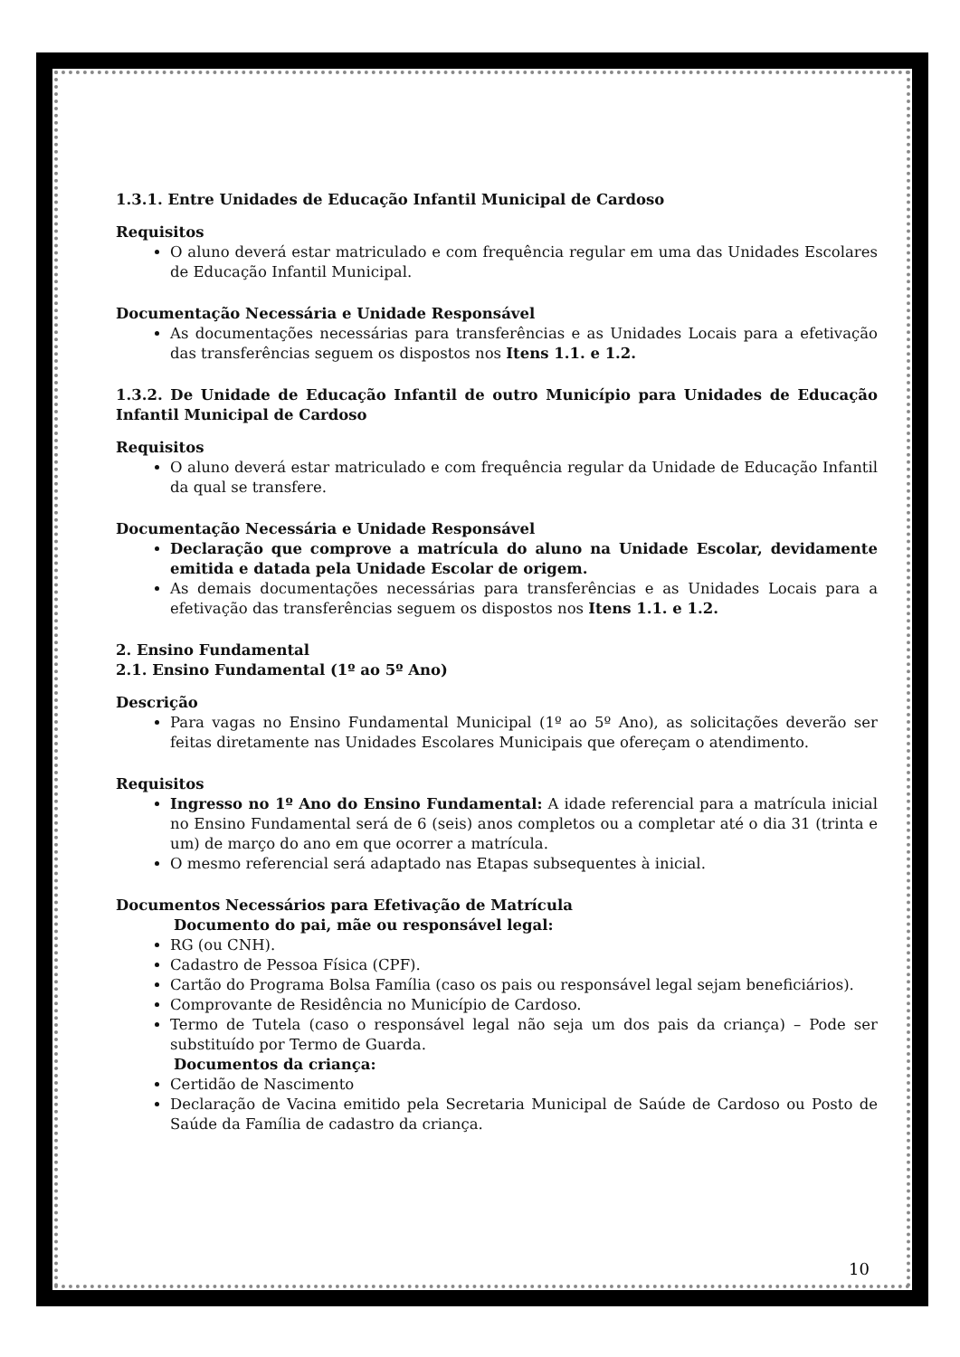1.3.1. Entre Unidades de Educação Infantil Municipal de Cardoso
Requisitos
O aluno deverá estar matriculado e com frequência regular em uma das Unidades Escolares de Educação Infantil Municipal.
Documentação Necessária e Unidade Responsável
As documentações necessárias para transferências e as Unidades Locais para a efetivação das transferências seguem os dispostos nos Itens 1.1. e 1.2.
1.3.2. De Unidade de Educação Infantil de outro Município para Unidades de Educação Infantil Municipal de Cardoso
Requisitos
O aluno deverá estar matriculado e com frequência regular da Unidade de Educação Infantil da qual se transfere.
Documentação Necessária e Unidade Responsável
Declaração que comprove a matrícula do aluno na Unidade Escolar, devidamente emitida e datada pela Unidade Escolar de origem.
As demais documentações necessárias para transferências e as Unidades Locais para a efetivação das transferências seguem os dispostos nos Itens 1.1. e 1.2.
2. Ensino Fundamental
2.1. Ensino Fundamental (1º ao 5º Ano)
Descrição
Para vagas no Ensino Fundamental Municipal (1º ao 5º Ano), as solicitações deverão ser feitas diretamente nas Unidades Escolares Municipais que ofereçam o atendimento.
Requisitos
Ingresso no 1º Ano do Ensino Fundamental: A idade referencial para a matrícula inicial no Ensino Fundamental será de 6 (seis) anos completos ou a completar até o dia 31 (trinta e um) de março do ano em que ocorrer a matrícula.
O mesmo referencial será adaptado nas Etapas subsequentes à inicial.
Documentos Necessários para Efetivação de Matrícula
Documento do pai, mãe ou responsável legal:
RG (ou CNH).
Cadastro de Pessoa Física (CPF).
Cartão do Programa Bolsa Família (caso os pais ou responsável legal sejam beneficiários).
Comprovante de Residência no Município de Cardoso.
Termo de Tutela (caso o responsável legal não seja um dos pais da criança) – Pode ser substituído por Termo de Guarda.
Documentos da criança:
Certidão de Nascimento
Declaração de Vacina emitido pela Secretaria Municipal de Saúde de Cardoso ou Posto de Saúde da Família de cadastro da criança.
10